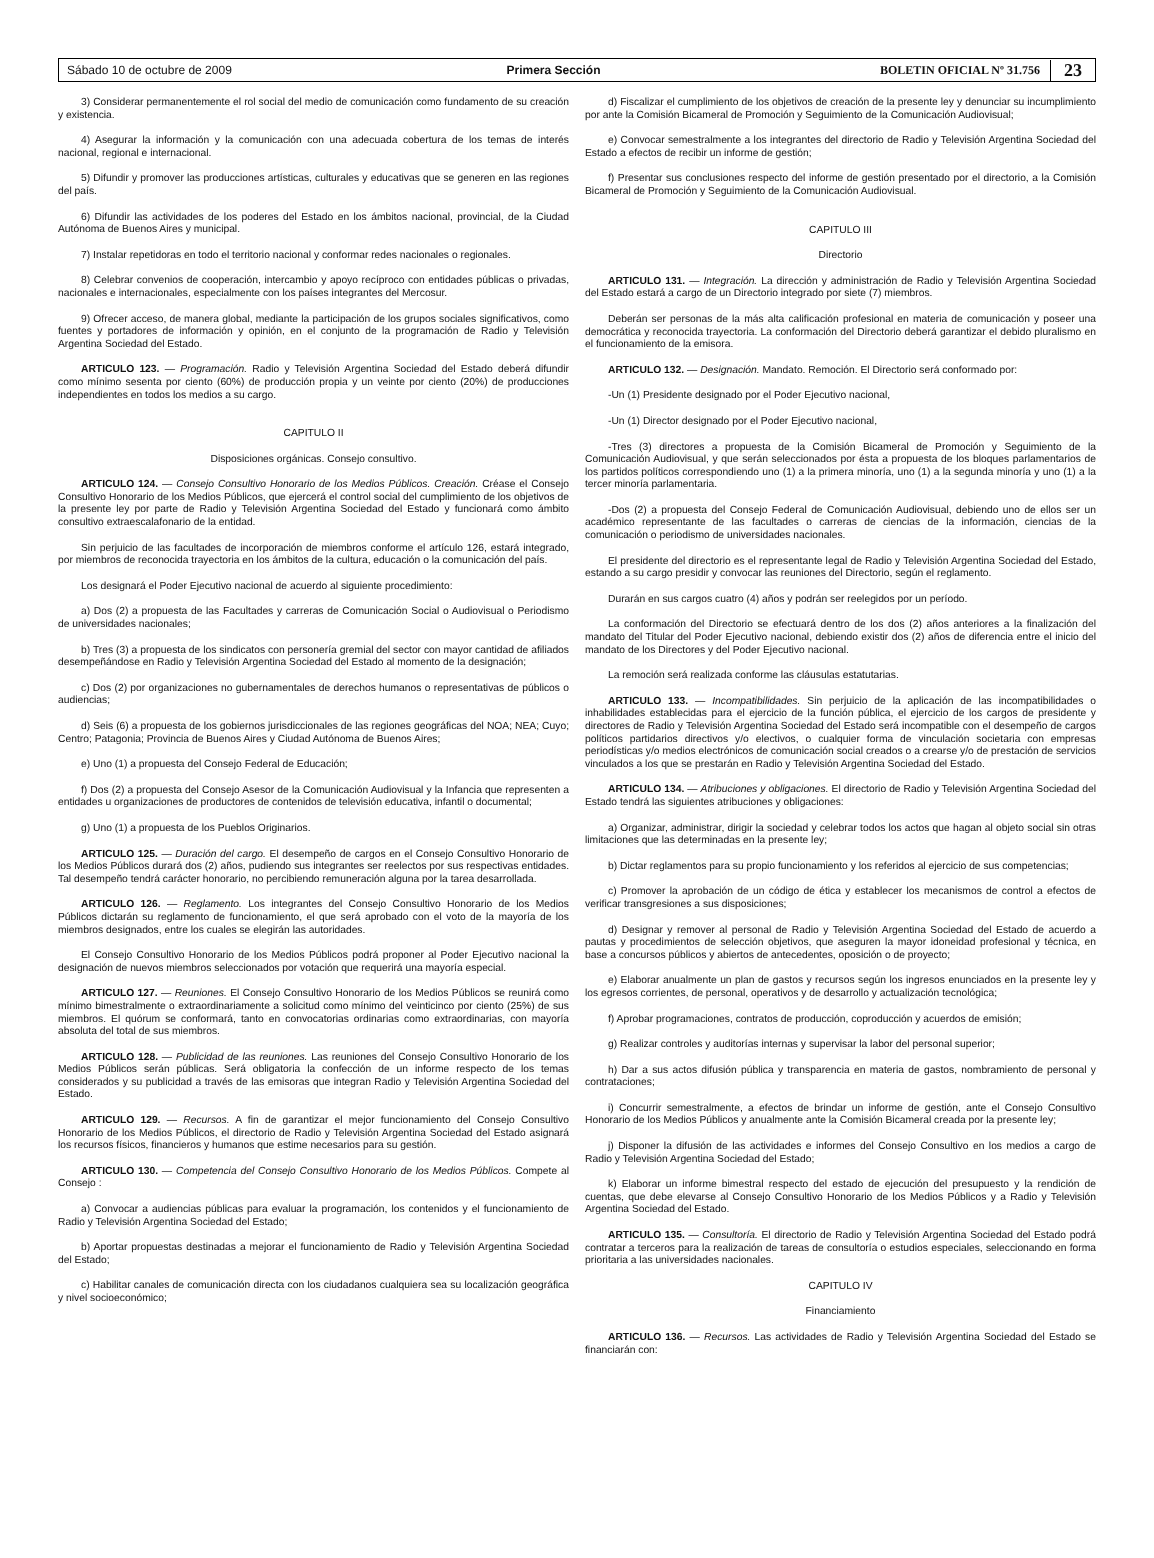Sábado 10 de octubre de 2009 Primera Sección BOLETIN OFICIAL Nº 31.756
23
3) Considerar permanentemente el rol social del medio de comunicación como fundamento de su creación y existencia.
4) Asegurar la información y la comunicación con una adecuada cobertura de los temas de interés nacional, regional e internacional.
5) Difundir y promover las producciones artísticas, culturales y educativas que se generen en las regiones del país.
6) Difundir las actividades de los poderes del Estado en los ámbitos nacional, provincial, de la Ciudad Autónoma de Buenos Aires y municipal.
7) Instalar repetidoras en todo el territorio nacional y conformar redes nacionales o regionales.
8) Celebrar convenios de cooperación, intercambio y apoyo recíproco con entidades públicas o privadas, nacionales e internacionales, especialmente con los países integrantes del Mercosur.
9) Ofrecer acceso, de manera global, mediante la participación de los grupos sociales significativos, como fuentes y portadores de información y opinión, en el conjunto de la programación de Radio y Televisión Argentina Sociedad del Estado.
ARTICULO 123. — Programación. Radio y Televisión Argentina Sociedad del Estado deberá difundir como mínimo sesenta por ciento (60%) de producción propia y un veinte por ciento (20%) de producciones independientes en todos los medios a su cargo.
CAPITULO II
Disposiciones orgánicas. Consejo consultivo.
ARTICULO 124. — Consejo Consultivo Honorario de los Medios Públicos. Creación. Créase el Consejo Consultivo Honorario de los Medios Públicos, que ejercerá el control social del cumplimiento de los objetivos de la presente ley por parte de Radio y Televisión Argentina Sociedad del Estado y funcionará como ámbito consultivo extraescalafonario de la entidad.
Sin perjuicio de las facultades de incorporación de miembros conforme el artículo 126, estará integrado, por miembros de reconocida trayectoria en los ámbitos de la cultura, educación o la comunicación del país.
Los designará el Poder Ejecutivo nacional de acuerdo al siguiente procedimiento:
a) Dos (2) a propuesta de las Facultades y carreras de Comunicación Social o Audiovisual o Periodismo de universidades nacionales;
b) Tres (3) a propuesta de los sindicatos con personería gremial del sector con mayor cantidad de afiliados desempeñándose en Radio y Televisión Argentina Sociedad del Estado al momento de la designación;
c) Dos (2) por organizaciones no gubernamentales de derechos humanos o representativas de públicos o audiencias;
d) Seis (6) a propuesta de los gobiernos jurisdiccionales de las regiones geográficas del NOA; NEA; Cuyo; Centro; Patagonia; Provincia de Buenos Aires y Ciudad Autónoma de Buenos Aires;
e) Uno (1) a propuesta del Consejo Federal de Educación;
f) Dos (2) a propuesta del Consejo Asesor de la Comunicación Audiovisual y la Infancia que representen a entidades u organizaciones de productores de contenidos de televisión educativa, infantil o documental;
g) Uno (1) a propuesta de los Pueblos Originarios.
ARTICULO 125. — Duración del cargo. El desempeño de cargos en el Consejo Consultivo Honorario de los Medios Públicos durará dos (2) años, pudiendo sus integrantes ser reelectos por sus respectivas entidades. Tal desempeño tendrá carácter honorario, no percibiendo remuneración alguna por la tarea desarrollada.
ARTICULO 126. — Reglamento. Los integrantes del Consejo Consultivo Honorario de los Medios Públicos dictarán su reglamento de funcionamiento, el que será aprobado con el voto de la mayoría de los miembros designados, entre los cuales se elegirán las autoridades.
El Consejo Consultivo Honorario de los Medios Públicos podrá proponer al Poder Ejecutivo nacional la designación de nuevos miembros seleccionados por votación que requerirá una mayoría especial.
ARTICULO 127. — Reuniones. El Consejo Consultivo Honorario de los Medios Públicos se reunirá como mínimo bimestralmente o extraordinariamente a solicitud como mínimo del veinticinco por ciento (25%) de sus miembros. El quórum se conformará, tanto en convocatorias ordinarias como extraordinarias, con mayoría absoluta del total de sus miembros.
ARTICULO 128. — Publicidad de las reuniones. Las reuniones del Consejo Consultivo Honorario de los Medios Públicos serán públicas. Será obligatoria la confección de un informe respecto de los temas considerados y su publicidad a través de las emisoras que integran Radio y Televisión Argentina Sociedad del Estado.
ARTICULO 129. — Recursos. A fin de garantizar el mejor funcionamiento del Consejo Consultivo Honorario de los Medios Públicos, el directorio de Radio y Televisión Argentina Sociedad del Estado asignará los recursos físicos, financieros y humanos que estime necesarios para su gestión.
ARTICULO 130. — Competencia del Consejo Consultivo Honorario de los Medios Públicos. Compete al Consejo :
a) Convocar a audiencias públicas para evaluar la programación, los contenidos y el funcionamiento de Radio y Televisión Argentina Sociedad del Estado;
b) Aportar propuestas destinadas a mejorar el funcionamiento de Radio y Televisión Argentina Sociedad del Estado;
c) Habilitar canales de comunicación directa con los ciudadanos cualquiera sea su localización geográfica y nivel socioeconómico;
d) Fiscalizar el cumplimiento de los objetivos de creación de la presente ley y denunciar su incumplimiento por ante la Comisión Bicameral de Promoción y Seguimiento de la Comunicación Audiovisual;
e) Convocar semestralmente a los integrantes del directorio de Radio y Televisión Argentina Sociedad del Estado a efectos de recibir un informe de gestión;
f) Presentar sus conclusiones respecto del informe de gestión presentado por el directorio, a la Comisión Bicameral de Promoción y Seguimiento de la Comunicación Audiovisual.
CAPITULO III
Directorio
ARTICULO 131. — Integración. La dirección y administración de Radio y Televisión Argentina Sociedad del Estado estará a cargo de un Directorio integrado por siete (7) miembros.
Deberán ser personas de la más alta calificación profesional en materia de comunicación y poseer una democrática y reconocida trayectoria. La conformación del Directorio deberá garantizar el debido pluralismo en el funcionamiento de la emisora.
ARTICULO 132. — Designación. Mandato. Remoción. El Directorio será conformado por:
-Un (1) Presidente designado por el Poder Ejecutivo nacional,
-Un (1) Director designado por el Poder Ejecutivo nacional,
-Tres (3) directores a propuesta de la Comisión Bicameral de Promoción y Seguimiento de la Comunicación Audiovisual, y que serán seleccionados por ésta a propuesta de los bloques parlamentarios de los partidos políticos correspondiendo uno (1) a la primera minoría, uno (1) a la segunda minoría y uno (1) a la tercer minoría parlamentaria.
-Dos (2) a propuesta del Consejo Federal de Comunicación Audiovisual, debiendo uno de ellos ser un académico representante de las facultades o carreras de ciencias de la información, ciencias de la comunicación o periodismo de universidades nacionales.
El presidente del directorio es el representante legal de Radio y Televisión Argentina Sociedad del Estado, estando a su cargo presidir y convocar las reuniones del Directorio, según el reglamento.
Durarán en sus cargos cuatro (4) años y podrán ser reelegidos por un período.
La conformación del Directorio se efectuará dentro de los dos (2) años anteriores a la finalización del mandato del Titular del Poder Ejecutivo nacional, debiendo existir dos (2) años de diferencia entre el inicio del mandato de los Directores y del Poder Ejecutivo nacional.
La remoción será realizada conforme las cláusulas estatutarias.
ARTICULO 133. — Incompatibilidades. Sin perjuicio de la aplicación de las incompatibilidades o inhabilidades establecidas para el ejercicio de la función pública, el ejercicio de los cargos de presidente y directores de Radio y Televisión Argentina Sociedad del Estado será incompatible con el desempeño de cargos políticos partidarios directivos y/o electivos, o cualquier forma de vinculación societaria con empresas periodísticas y/o medios electrónicos de comunicación social creados o a crearse y/o de prestación de servicios vinculados a los que se prestarán en Radio y Televisión Argentina Sociedad del Estado.
ARTICULO 134. — Atribuciones y obligaciones. El directorio de Radio y Televisión Argentina Sociedad del Estado tendrá las siguientes atribuciones y obligaciones:
a) Organizar, administrar, dirigir la sociedad y celebrar todos los actos que hagan al objeto social sin otras limitaciones que las determinadas en la presente ley;
b) Dictar reglamentos para su propio funcionamiento y los referidos al ejercicio de sus competencias;
c) Promover la aprobación de un código de ética y establecer los mecanismos de control a efectos de verificar transgresiones a sus disposiciones;
d) Designar y remover al personal de Radio y Televisión Argentina Sociedad del Estado de acuerdo a pautas y procedimientos de selección objetivos, que aseguren la mayor idoneidad profesional y técnica, en base a concursos públicos y abiertos de antecedentes, oposición o de proyecto;
e) Elaborar anualmente un plan de gastos y recursos según los ingresos enunciados en la presente ley y los egresos corrientes, de personal, operativos y de desarrollo y actualización tecnológica;
f) Aprobar programaciones, contratos de producción, coproducción y acuerdos de emisión;
g) Realizar controles y auditorías internas y supervisar la labor del personal superior;
h) Dar a sus actos difusión pública y transparencia en materia de gastos, nombramiento de personal y contrataciones;
i) Concurrir semestralmente, a efectos de brindar un informe de gestión, ante el Consejo Consultivo Honorario de los Medios Públicos y anualmente ante la Comisión Bicameral creada por la presente ley;
j) Disponer la difusión de las actividades e informes del Consejo Consultivo en los medios a cargo de Radio y Televisión Argentina Sociedad del Estado;
k) Elaborar un informe bimestral respecto del estado de ejecución del presupuesto y la rendición de cuentas, que debe elevarse al Consejo Consultivo Honorario de los Medios Públicos y a Radio y Televisión Argentina Sociedad del Estado.
ARTICULO 135. — Consultoría. El directorio de Radio y Televisión Argentina Sociedad del Estado podrá contratar a terceros para la realización de tareas de consultoría o estudios especiales, seleccionando en forma prioritaria a las universidades nacionales.
CAPITULO IV
Financiamiento
ARTICULO 136. — Recursos. Las actividades de Radio y Televisión Argentina Sociedad del Estado se financiarán con: